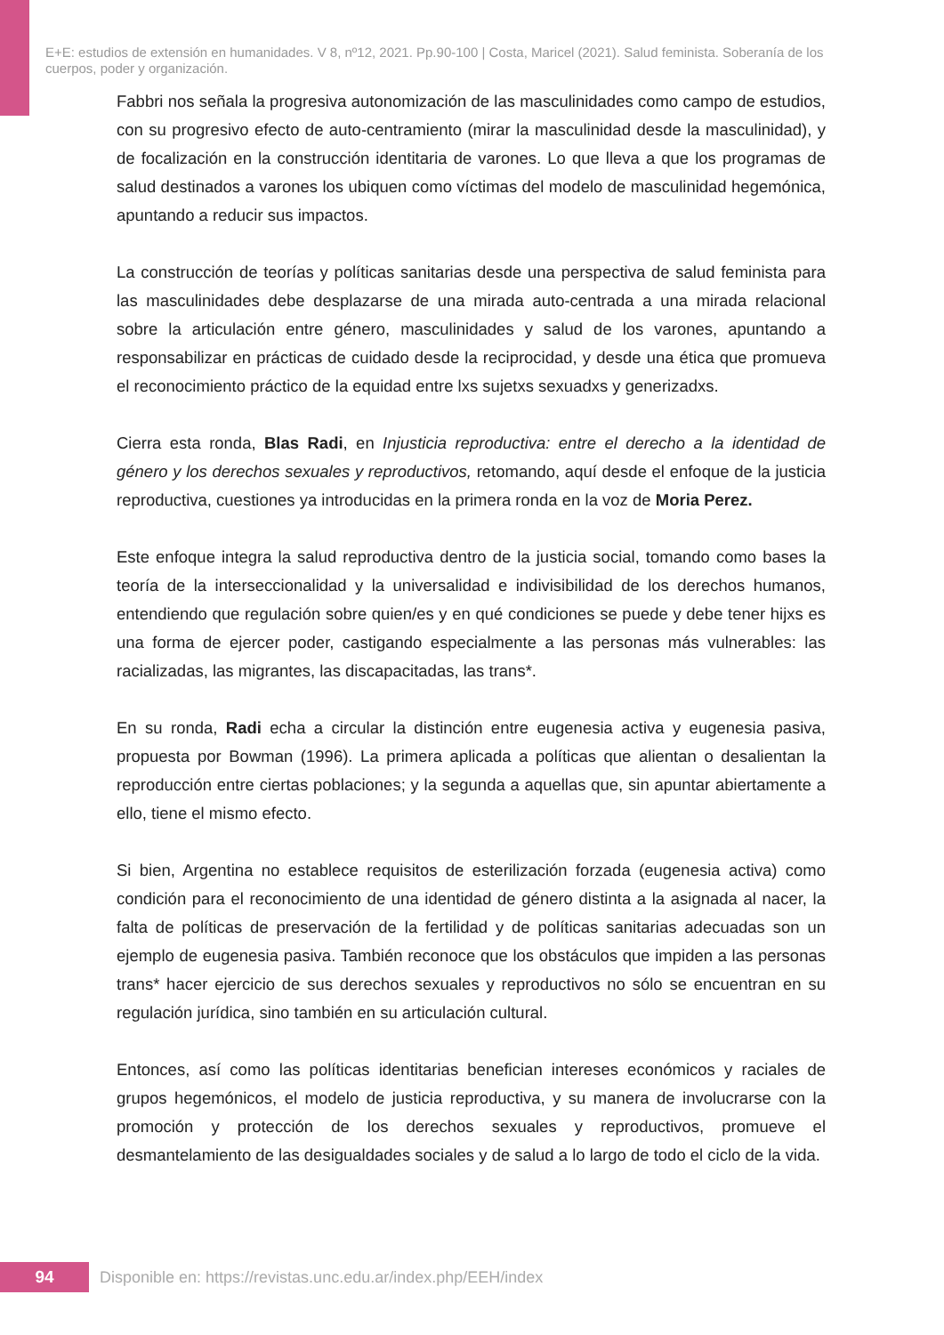E+E: estudios de extensión en humanidades. V 8, nº12, 2021. Pp.90-100 | Costa, Maricel (2021). Salud feminista. Soberanía de los cuerpos, poder y organización.
Fabbri nos señala la progresiva autonomización de las masculinidades como campo de estudios, con su progresivo efecto de auto-centramiento (mirar la masculinidad desde la masculinidad), y de focalización en la construcción identitaria de varones. Lo que lleva a que los programas de salud destinados a varones los ubiquen como víctimas del modelo de masculinidad hegemónica, apuntando a reducir sus impactos.
La construcción de teorías y políticas sanitarias desde una perspectiva de salud feminista para las masculinidades debe desplazarse de una mirada auto-centrada a una mirada relacional sobre la articulación entre género, masculinidades y salud de los varones, apuntando a responsabilizar en prácticas de cuidado desde la reciprocidad, y desde una ética que promueva el reconocimiento práctico de la equidad entre lxs sujetxs sexuadxs y generizadxs.
Cierra esta ronda, Blas Radi, en Injusticia reproductiva: entre el derecho a la identidad de género y los derechos sexuales y reproductivos, retomando, aquí desde el enfoque de la justicia reproductiva, cuestiones ya introducidas en la primera ronda en la voz de Moria Perez.
Este enfoque integra la salud reproductiva dentro de la justicia social, tomando como bases la teoría de la interseccionalidad y la universalidad e indivisibilidad de los derechos humanos, entendiendo que regulación sobre quien/es y en qué condiciones se puede y debe tener hijxs es una forma de ejercer poder, castigando especialmente a las personas más vulnerables: las racializadas, las migrantes, las discapacitadas, las trans*.
En su ronda, Radi echa a circular la distinción entre eugenesia activa y eugenesia pasiva, propuesta por Bowman (1996). La primera aplicada a políticas que alientan o desalientan la reproducción entre ciertas poblaciones; y la segunda a aquellas que, sin apuntar abiertamente a ello, tiene el mismo efecto.
Si bien, Argentina no establece requisitos de esterilización forzada (eugenesia activa) como condición para el reconocimiento de una identidad de género distinta a la asignada al nacer, la falta de políticas de preservación de la fertilidad y de políticas sanitarias adecuadas son un ejemplo de eugenesia pasiva. También reconoce que los obstáculos que impiden a las personas trans* hacer ejercicio de sus derechos sexuales y reproductivos no sólo se encuentran en su regulación jurídica, sino también en su articulación cultural.
Entonces, así como las políticas identitarias benefician intereses económicos y raciales de grupos hegemónicos, el modelo de justicia reproductiva, y su manera de involucrarse con la promoción y protección de los derechos sexuales y reproductivos, promueve el desmantelamiento de las desigualdades sociales y de salud a lo largo de todo el ciclo de la vida.
94
Disponible en: https://revistas.unc.edu.ar/index.php/EEH/index